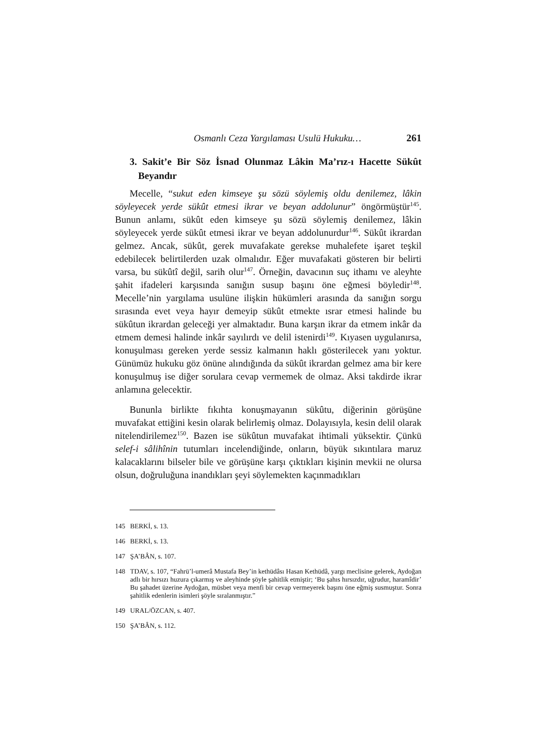Osmanlı Ceza Yargılaması Usulü Hukuku… 261
3. Sakit’e Bir Söz İsnad Olunmaz Lâkin Ma’rız-ı Hacette Sükût Beyandır
Mecelle, “sukut eden kimseye şu sözü söylemiş oldu denilemez, lâkin söyleyecek yerde sükût etmesi ikrar ve beyan addolunur” öngörmüştür<sup>145</sup>. Bunun anlamı, sükût eden kimseye şu sözü söylemiş denilemez, lâkin söyleyecek yerde sükût etmesi ikrar ve beyan addolunurdur<sup>146</sup>. Sükût ikrardan gelmez. Ancak, sükût, gerek muvafakate gerekse muhalefete işaret teşkil edebilecek belirtilerden uzak olmalıdır. Eğer muvafakati gösteren bir belirti varsa, bu sükûtî değil, sarih olur<sup>147</sup>. Örneğin, davacının suç ithamı ve aleyhte şahit ifadeleri karşısında sanığın susup başını öne eğmesi böyledir<sup>148</sup>. Mecelle’nin yargılama usulüne ilişkin hükümleri arasında da sanığın sorgu sırasında evet veya hayır demeyip sükût etmekte ısrar etmesi halinde bu sükûtun ikrardan geleceği yer almaktadır. Buna karşın ikrar da etmem inkâr da etmem demesi halinde inkâr sayılırdı ve delil istenirdi<sup>149</sup>. Kıyasen uygulanırsa, konuşulması gereken yerde sessiz kalmanın haklı gösterilecek yanı yoktur. Günümüz hukuku göz önüne alındığında da sükût ikrardan gelmez ama bir kere konuşulmuş ise diğer sorulara cevap vermemek de olmaz. Aksi takdirde ikrar anlamına gelecektir.
Bununla birlikte fıkıhta konuşmayanın sükûtu, diğerinin görüşüne muvafakat ettiğini kesin olarak belirlemiş olmaz. Dolayısıyla, kesin delil olarak nitelendirilemez<sup>150</sup>. Bazen ise sükûtun muvafakat ihtimali yüksektir. Çünkü selef-i sâlihînin tutumları incelendiğinde, onların, büyük sıkıntılara maruz kalacaklarını bilseler bile ve görüşüne karşı çıktıkları kişinin mevkii ne olursa olsun, doğruluğuna inandıkları şeyi söylemekten kaçınmadıkları
145 BERKİ, s. 13.
146 BERKİ, s. 13.
147 ŞA’BÂN, s. 107.
148 TDAV, s. 107, “Fahrü’l-umerâ Mustafa Bey’in kethüdâsı Hasan Kethüdâ, yargı meclisine gelerek, Aydoğan adlı bir hırsızı huzura çıkarmış ve aleyhinde şöyle şahitlik etmiştir; ‘Bu şahıs hırsızdır, uğrudur, haramîdir’ Bu şahadet üzerine Aydoğan, müsbet veya menfi bir cevap vermeyerek başını öne eğmiş susmuştur. Sonra şahitlik edenlerin isimleri şöyle sıralanmıştır.”
149 URAL/ÖZCAN, s. 407.
150 ŞA’BÂN, s. 112.